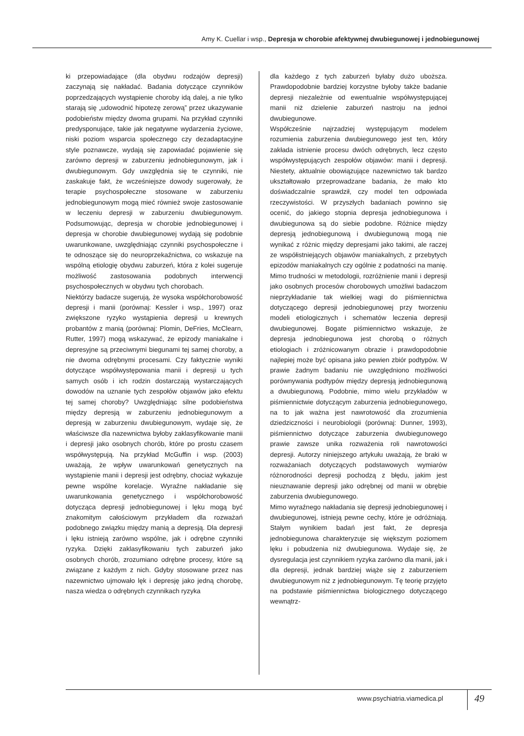Amy K. Cuellar i wsp., Depresja w chorobie afektywnej dwubiegunowej i jednobiegunowej
ki przepowiadające (dla obydwu rodzajów depresji) zaczynają się nakładać. Badania dotyczące czynników poprzedzających wystąpienie choroby idą dalej, a nie tylko starają się „udowodnić hipotezę zerową” przez ukazywanie podobieństw między dwoma grupami. Na przykład czynniki predysponujące, takie jak negatywne wydarzenia życiowe, niski poziom wsparcia społecznego czy dezadaptacyjne style poznawcze, wydają się zapowiadać pojawienie się zarówno depresji w zaburzeniu jednobiegunowym, jak i dwubiegunowym. Gdy uwzględnia się te czynniki, nie zaskakuje fakt, że wcześniejsze dowody sugerowały, że terapie psychospołeczne stosowane w zaburzeniu jednobiegunowym mogą mieć również swoje zastosowanie w leczeniu depresji w zaburzeniu dwubiegunowym. Podsumowując, depresja w chorobie jednobiegunowej i depresja w chorobie dwubiegunowej wydają się podobnie uwarunkowane, uwzględniając czynniki psychospołeczne i te odnoszące się do neuroprzekaźnictwa, co wskazuje na wspólną etiologię obydwu zaburzeń, która z kolei sugeruje możliwość zastosowania podobnych interwencji psychospołecznych w obydwu tych chorobach.
Niektórzy badacze sugerują, że wysoka współchorobowość depresji i manii (porównaj: Kessler i wsp., 1997) oraz zwiększone ryzyko wystąpienia depresji u krewnych probantów z manią (porównaj: Plomin, DeFries, McClearn, Rutter, 1997) mogą wskazywać, że epizody maniakalne i depresyjne są przeciwnymi biegunami tej samej choroby, a nie dwoma odrębnymi procesami. Czy faktycznie wyniki dotyczące współwystępowania manii i depresji u tych samych osób i ich rodzin dostarczają wystarczających dowodów na uznanie tych zespołów objawów jako efektu tej samej choroby? Uwzględniając silne podobieństwa między depresją w zaburzeniu jednobiegunowym a depresją w zaburzeniu dwubiegunowym, wydaje się, że właściwsze dla nazewnictwa byłoby zaklasyfikowanie manii i depresji jako osobnych chorób, które po prostu czasem współwystępują. Na przykład McGuffin i wsp. (2003) uważają, że wpływ uwarunkowań genetycznych na wystąpienie manii i depresji jest odrębny, chociaż wykazuje pewne wspólne korelacje. Wyraźne nakładanie się uwarunkowania genetycznego i współchorobowość dotycząca depresji jednobiegunowej i lęku mogą być znakomitym całościowym przykładem dla rozważań podobnego związku między manią a depresją. Dla depresji i lęku istnieją zarówno wspólne, jak i odrębne czynniki ryzyka. Dzięki zaklasyfikowaniu tych zaburzeń jako osobnych chorób, zrozumiano odrębne procesy, które są związane z każdym z nich. Gdyby stosowane przez nas nazewnictwo ujmowało lęk i depresję jako jedną chorobę, nasza wiedza o odrębnych czynnikach ryzyka
dla każdego z tych zaburzeń byłaby dużo uboższa. Prawdopodobnie bardziej korzystne byłoby także badanie depresji niezależnie od ewentualnie współwystępującej manii niż dzielenie zaburzeń nastroju na jednoi dwubiegunowe.
Współcześnie najrzadziej występującym modelem rozumienia zaburzenia dwubiegunowego jest ten, który zakłada istnienie procesu dwóch odrębnych, lecz często współwystępujących zespołów objawów: manii i depresji. Niestety, aktualnie obowiązujące nazewnictwo tak bardzo ukształtowało przeprowadzane badania, że mało kto doświadczalnie sprawdził, czy model ten odpowiada rzeczywistości. W przyszłych badaniach powinno się ocenić, do jakiego stopnia depresja jednobiegunowa i dwubiegunowa są do siebie podobne. Różnice między depresją jednobiegunową i dwubiegunową mogą nie wynikać z różnic między depresjami jako takimi, ale raczej ze współistniejących objawów maniakalnych, z przebytych epizodów maniakalnych czy ogólnie z podatności na manię. Mimo trudności w metodologii, rozróżnienie manii i depresji jako osobnych procesów chorobowych umożliwi badaczom nieprzykładanie tak wielkiej wagi do piśmiennictwa dotyczącego depresji jednobiegunowej przy tworzeniu modeli etiologicznych i schematów leczenia depresji dwubiegunowej. Bogate piśmiennictwo wskazuje, że depresja jednobiegunowa jest chorobą o różnych etiologiach i zróżnicowanym obrazie i prawdopodobnie najlepiej może być opisana jako pewien zbiór podtypów. W prawie żadnym badaniu nie uwzględniono możliwości porównywania podtypów między depresją jednobiegunową a dwubiegunową. Podobnie, mimo wielu przykładów w piśmiennictwie dotyczącym zaburzenia jednobiegunowego, na to jak ważna jest nawrotowość dla zrozumienia dziedziczności i neurobiologii (porównaj: Dunner, 1993), piśmiennictwo dotyczące zaburzenia dwubiegunowego prawie zawsze unika rozważenia roli nawrotowości depresji. Autorzy niniejszego artykułu uważają, że braki w rozważaniach dotyczących podstawowych wymiarów różnorodności depresji pochodzą z błędu, jakim jest nieuznawanie depresji jako odrębnej od manii w obrębie zaburzenia dwubiegunowego.
Mimo wyraźnego nakładania się depresji jednobiegunowej i dwubiegunowej, istnieją pewne cechy, które je odróżniają. Stałym wynikiem badań jest fakt, że depresja jednobiegunowa charakteryzuje się większym poziomem lęku i pobudzenia niż dwubiegunowa. Wydaje się, że dysregulacja jest czynnikiem ryzyka zarówno dla manii, jak i dla depresji, jednak bardziej wiąże się z zaburzeniem dwubiegunowym niż z jednobiegunowym. Tę teorię przyjęto na podstawie piśmiennictwa biologicznego dotyczącego wewnątrz-
www.psychiatria.viamedica.pl 49